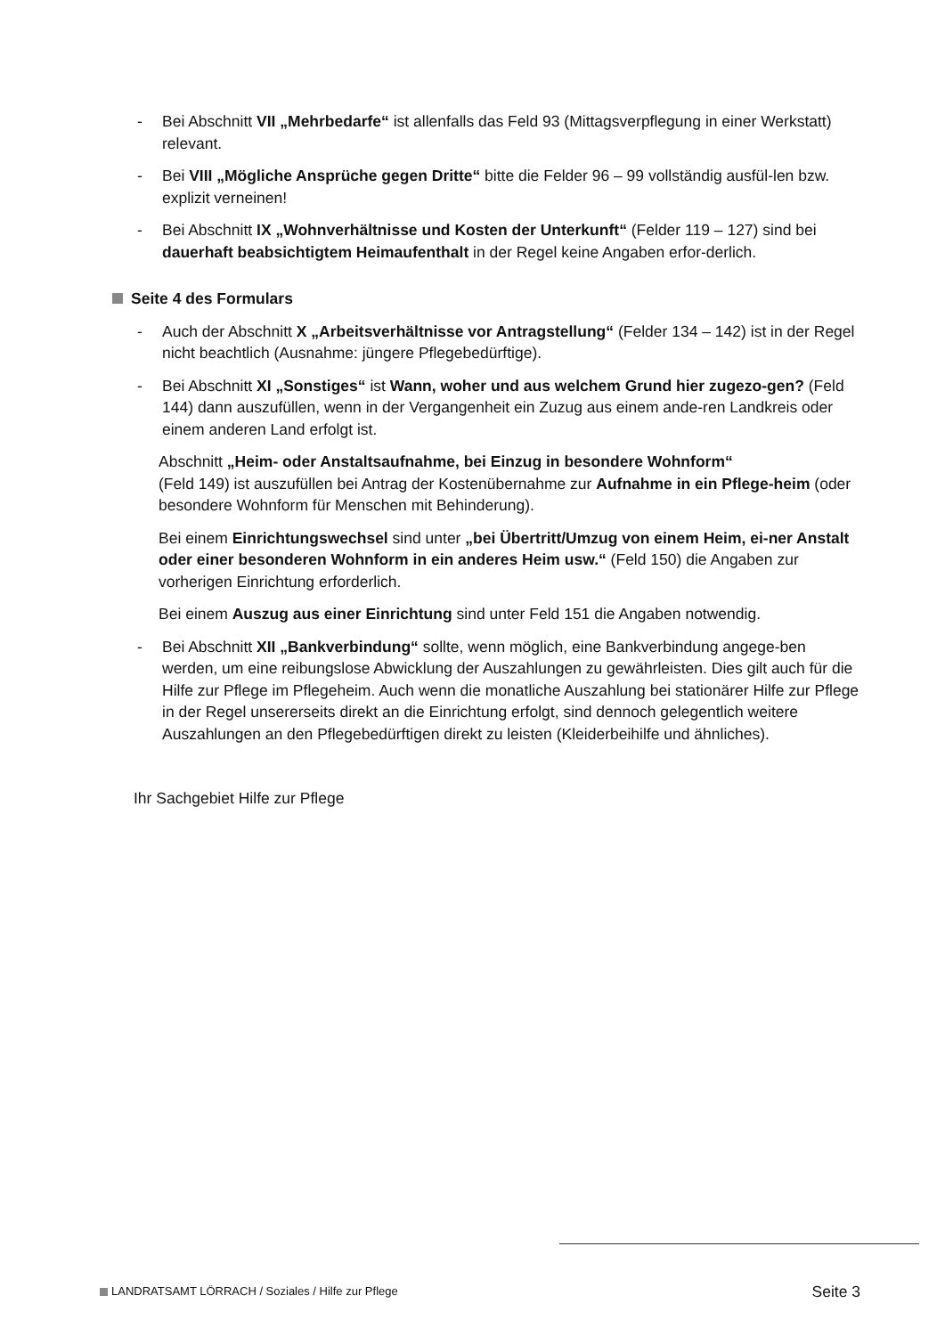- Bei Abschnitt VII „Mehrbedarfe“ ist allenfalls das Feld 93 (Mittagsverpflegung in einer Werkstatt) relevant.
- Bei VIII „Mögliche Ansprüche gegen Dritte“ bitte die Felder 96 – 99 vollständig ausfül-len bzw. explizit verneinen!
- Bei Abschnitt IX „Wohnverhältnisse und Kosten der Unterkunft“ (Felder 119 – 127) sind bei dauerhaft beabsichtigtem Heimaufenthalt in der Regel keine Angaben erfor-derlich.
Seite 4 des Formulars
- Auch der Abschnitt X „Arbeitsverhältnisse vor Antragstellung“ (Felder 134 – 142) ist in der Regel nicht beachtlich (Ausnahme: jüngere Pflegebedürftige).
- Bei Abschnitt XI „Sonstiges“ ist Wann, woher und aus welchem Grund hier zugezo-gen? (Feld 144) dann auszufüllen, wenn in der Vergangenheit ein Zuzug aus einem ande-ren Landkreis oder einem anderen Land erfolgt ist.
Abschnitt „Heim- oder Anstaltsaufnahme, bei Einzug in besondere Wohnform“
(Feld 149) ist auszufüllen bei Antrag der Kostenübernahme zur Aufnahme in ein Pflege-heim (oder besondere Wohnform für Menschen mit Behinderung).
Bei einem Einrichtungswechsel sind unter „bei Übertritt/Umzug von einem Heim, ei-ner Anstalt oder einer besonderen Wohnform in ein anderes Heim usw.“ (Feld 150) die Angaben zur vorherigen Einrichtung erforderlich.
Bei einem Auszug aus einer Einrichtung sind unter Feld 151 die Angaben notwendig.
- Bei Abschnitt XII „Bankverbindung“ sollte, wenn möglich, eine Bankverbindung angege-ben werden, um eine reibungslose Abwicklung der Auszahlungen zu gewährleisten. Dies gilt auch für die Hilfe zur Pflege im Pflegeheim. Auch wenn die monatliche Auszahlung bei stationärer Hilfe zur Pflege in der Regel unsererseits direkt an die Einrichtung erfolgt, sind dennoch gelegentlich weitere Auszahlungen an den Pflegebedürftigen direkt zu leisten (Kleiderbeihilfe und ähnliches).
Ihr Sachgebiet Hilfe zur Pflege
LANDRATSAMT LÖRRACH / Soziales / Hilfe zur Pflege Seite 3